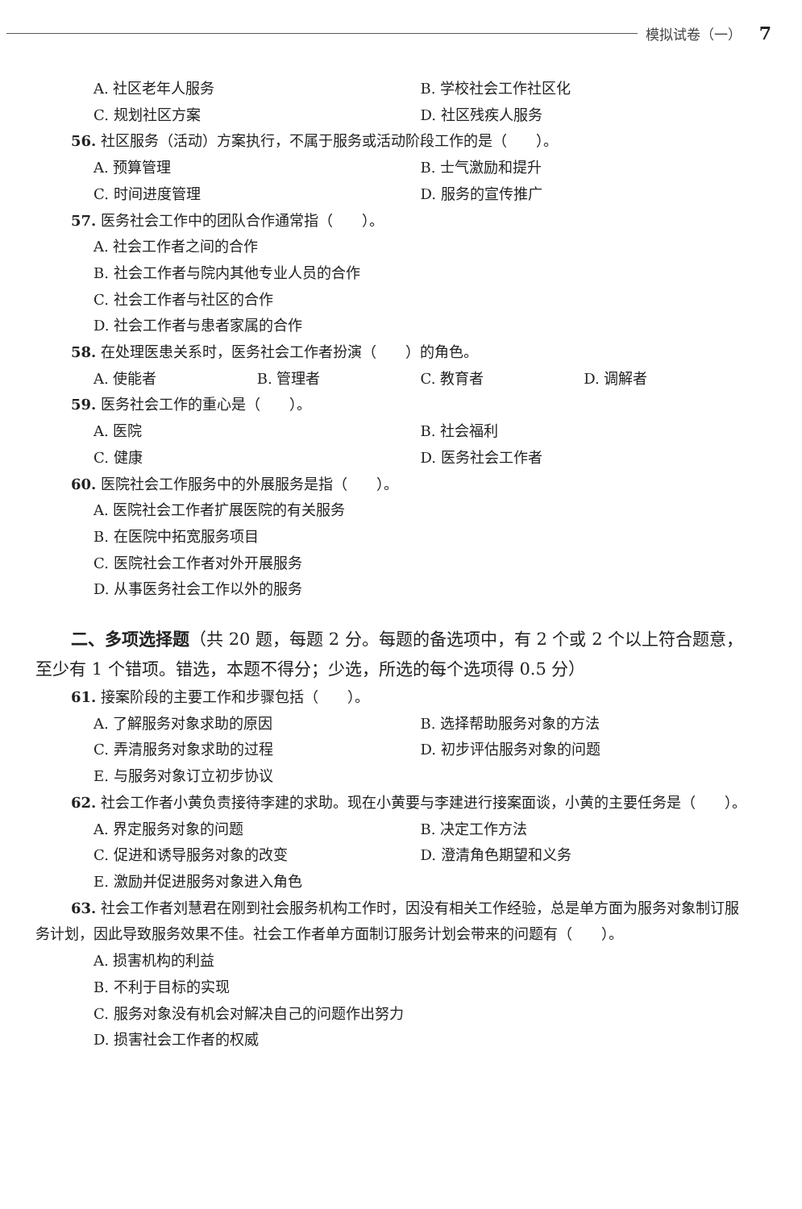模拟试卷（一） 7
A. 社区老年人服务 B. 学校社会工作社区化
C. 规划社区方案 D. 社区残疾人服务
56. 社区服务（活动）方案执行，不属于服务或活动阶段工作的是（　　）。
A. 预算管理 B. 士气激励和提升
C. 时间进度管理 D. 服务的宣传推广
57. 医务社会工作中的团队合作通常指（　　）。
A. 社会工作者之间的合作
B. 社会工作者与院内其他专业人员的合作
C. 社会工作者与社区的合作
D. 社会工作者与患者家属的合作
58. 在处理医患关系时，医务社会工作者扮演（　　）的角色。
A. 使能者 B. 管理者 C. 教育者 D. 调解者
59. 医务社会工作的重心是（　　）。
A. 医院 B. 社会福利
C. 健康 D. 医务社会工作者
60. 医院社会工作服务中的外展服务是指（　　）。
A. 医院社会工作者扩展医院的有关服务
B. 在医院中拓宽服务项目
C. 医院社会工作者对外开展服务
D. 从事医务社会工作以外的服务
二、多项选择题（共 20 题，每题 2 分。每题的备选项中，有 2 个或 2 个以上符合题意，至少有 1 个错项。错选，本题不得分；少选，所选的每个选项得 0.5 分）
61. 接案阶段的主要工作和步骤包括（　　）。
A. 了解服务对象求助的原因 B. 选择帮助服务对象的方法
C. 弄清服务对象求助的过程 D. 初步评估服务对象的问题
E. 与服务对象订立初步协议
62. 社会工作者小黄负责接待李建的求助。现在小黄要与李建进行接案面谈，小黄的主要任务是（　　）。
A. 界定服务对象的问题 B. 决定工作方法
C. 促进和诱导服务对象的改变 D. 澄清角色期望和义务
E. 激励并促进服务对象进入角色
63. 社会工作者刘慧君在刚到社会服务机构工作时，因没有相关工作经验，总是单方面为服务对象制订服务计划，因此导致服务效果不佳。社会工作者单方面制订服务计划会带来的问题有（　　）。
A. 损害机构的利益
B. 不利于目标的实现
C. 服务对象没有机会对解决自己的问题作出努力
D. 损害社会工作者的权威